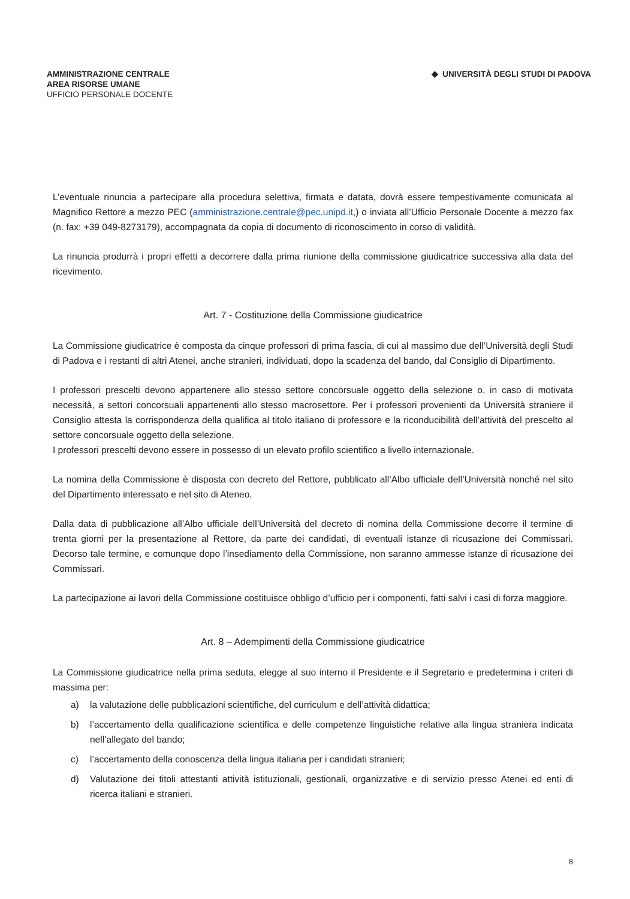AMMINISTRAZIONE CENTRALE
AREA RISORSE UMANE
UFFICIO PERSONALE DOCENTE
◆ UNIVERSITÀ DEGLI STUDI DI PADOVA
L’eventuale rinuncia a partecipare alla procedura selettiva, firmata e datata, dovrà essere tempestivamente comunicata al Magnifico Rettore a mezzo PEC (amministrazione.centrale@pec.unipd.it,) o inviata all’Ufficio Personale Docente a mezzo fax (n. fax: +39 049-8273179), accompagnata da copia di documento di riconoscimento in corso di validità.
La rinuncia produrrà i propri effetti a decorrere dalla prima riunione della commissione giudicatrice successiva alla data del ricevimento.
Art. 7 - Costituzione della Commissione giudicatrice
La Commissione giudicatrice è composta da cinque professori di prima fascia, di cui al massimo due dell’Università degli Studi di Padova e i restanti di altri Atenei, anche stranieri, individuati, dopo la scadenza del bando, dal Consiglio di Dipartimento.
I professori prescelti devono appartenere allo stesso settore concorsuale oggetto della selezione o, in caso di motivata necessità, a settori concorsuali appartenenti allo stesso macrosettore. Per i professori provenienti da Università straniere il Consiglio attesta la corrispondenza della qualifica al titolo italiano di professore e la riconducibilità dell’attività del prescelto al settore concorsuale oggetto della selezione.
I professori prescelti devono essere in possesso di un elevato profilo scientifico a livello internazionale.
La nomina della Commissione è disposta con decreto del Rettore, pubblicato all’Albo ufficiale dell’Università nonché nel sito del Dipartimento interessato e nel sito di Ateneo.
Dalla data di pubblicazione all’Albo ufficiale dell’Università del decreto di nomina della Commissione decorre il termine di trenta giorni per la presentazione al Rettore, da parte dei candidati, di eventuali istanze di ricusazione dei Commissari. Decorso tale termine, e comunque dopo l’insediamento della Commissione, non saranno ammesse istanze di ricusazione dei Commissari.
La partecipazione ai lavori della Commissione costituisce obbligo d’ufficio per i componenti, fatti salvi i casi di forza maggiore.
Art. 8 – Adempimenti della Commissione giudicatrice
La Commissione giudicatrice nella prima seduta, elegge al suo interno il Presidente e il Segretario e predetermina i criteri di massima per:
a) la valutazione delle pubblicazioni scientifiche, del curriculum e dell’attività didattica;
b) l’accertamento della qualificazione scientifica e delle competenze linguistiche relative alla lingua straniera indicata nell’allegato del bando;
c) l’accertamento della conoscenza della lingua italiana per i candidati stranieri;
d) Valutazione dei titoli attestanti attività istituzionali, gestionali, organizzative e di servizio presso Atenei ed enti di ricerca italiani e stranieri.
8